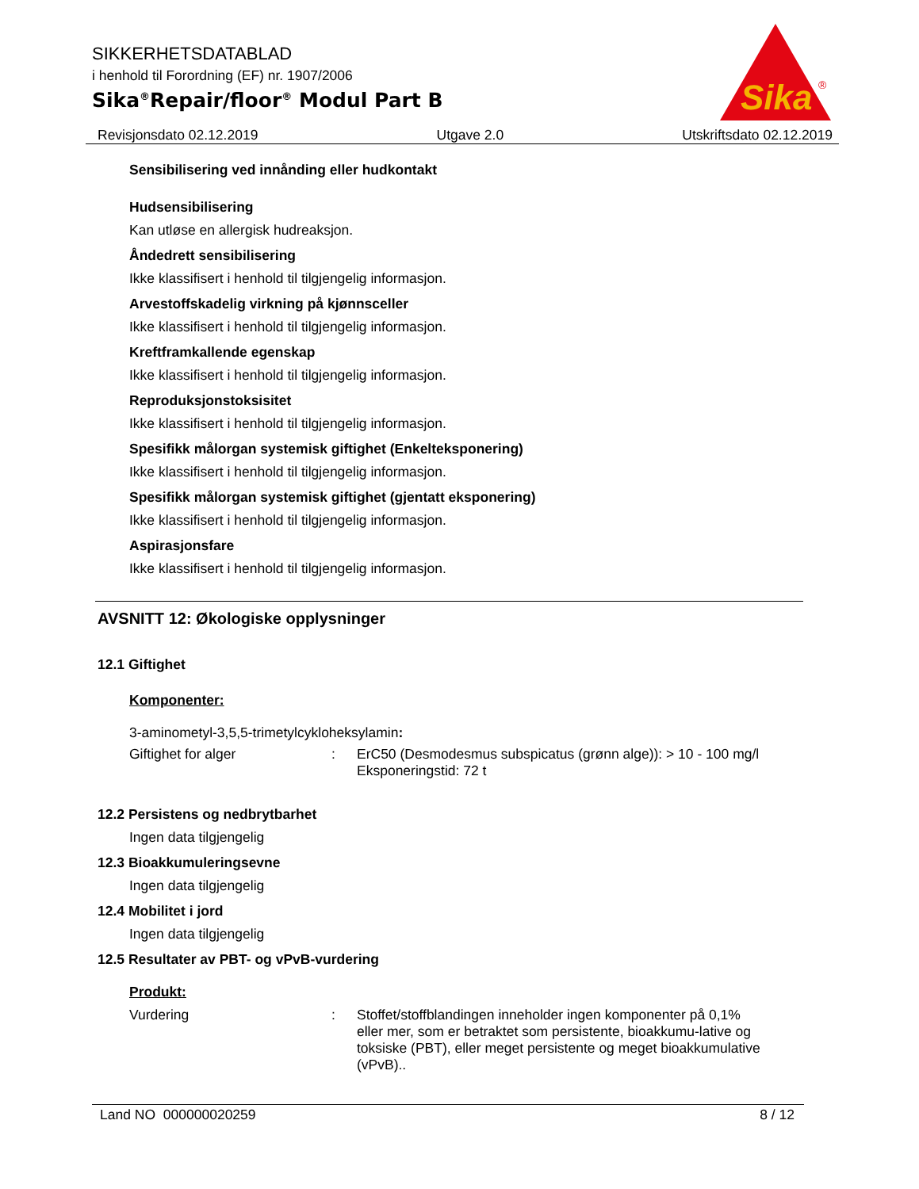SIKKERHETSDATABLAD
i henhold til Forordning (EF) nr. 1907/2006
Sika<sup>®</sup>Repair/floor<sup>®</sup> Modul Part B
Sika
®
Revisjonsdato 02.12.2019 Utgave 2.0 Utskriftsdato 02.12.2019
Sensibilisering ved innånding eller hudkontakt
Hudsensibilisering
Kan utløse en allergisk hudreaksjon.
Åndedrett sensibilisering
Ikke klassifisert i henhold til tilgjengelig informasjon.
Arvestoffskadelig virkning på kjønnsceller
Ikke klassifisert i henhold til tilgjengelig informasjon.
Kreftframkallende egenskap
Ikke klassifisert i henhold til tilgjengelig informasjon.
Reproduksjonstoksisitet
Ikke klassifisert i henhold til tilgjengelig informasjon.
Spesifikk målorgan systemisk giftighet (Enkelteksponering)
Ikke klassifisert i henhold til tilgjengelig informasjon.
Spesifikk målorgan systemisk giftighet (gjentatt eksponering)
Ikke klassifisert i henhold til tilgjengelig informasjon.
Aspirasjonsfare
Ikke klassifisert i henhold til tilgjengelig informasjon.
AVSNITT 12: Økologiske opplysninger
12.1 Giftighet
Komponenter:
3-aminometyl-3,5,5-trimetylcykloheksylamin:
Giftighet for alger : ErC50 (Desmodesmus subspicatus (grønn alge)): > 10 - 100 mg/l
Eksponeringstid: 72 t
12.2 Persistens og nedbrytbarhet
Ingen data tilgjengelig
12.3 Bioakkumuleringsevne
Ingen data tilgjengelig
12.4 Mobilitet i jord
Ingen data tilgjengelig
12.5 Resultater av PBT- og vPvB-vurdering
Produkt:
Vurdering : Stoffet/stoffblandingen inneholder ingen komponenter på 0,1% eller mer, som er betraktet som persistente, bioakkumu-lative og toksiske (PBT), eller meget persistente og meget bioakkumulative (vPvB)..
Land NO 000000020259 8 / 12